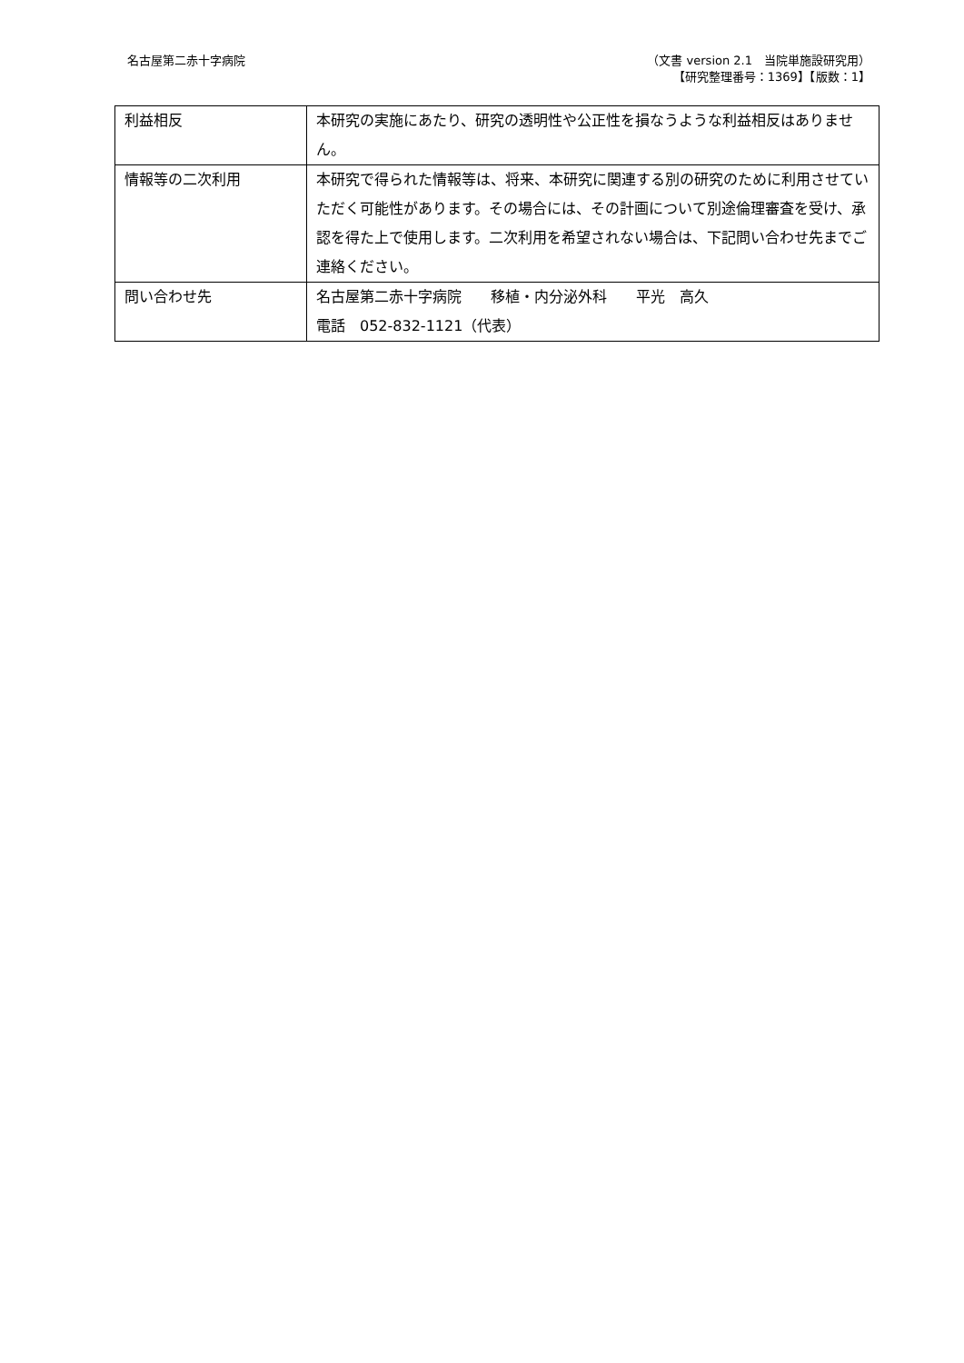名古屋第二赤十字病院 （文書 version 2.1　当院単施設研究用）
【研究整理番号：1369】【版数：1】
| 利益相反 | 本研究の実施にあたり、研究の透明性や公正性を損なうような利益相反はありません。 |
| 情報等の二次利用 | 本研究で得られた情報等は、将来、本研究に関連する別の研究のために利用させていただく可能性があります。その場合には、その計画について別途倫理審査を受け、承認を得た上で使用します。二次利用を希望されない場合は、下記問い合わせ先までご連絡ください。 |
| 問い合わせ先 | 名古屋第二赤十字病院 移植・内分泌外科 平光 高久 電話 052-832-1121（代表） |